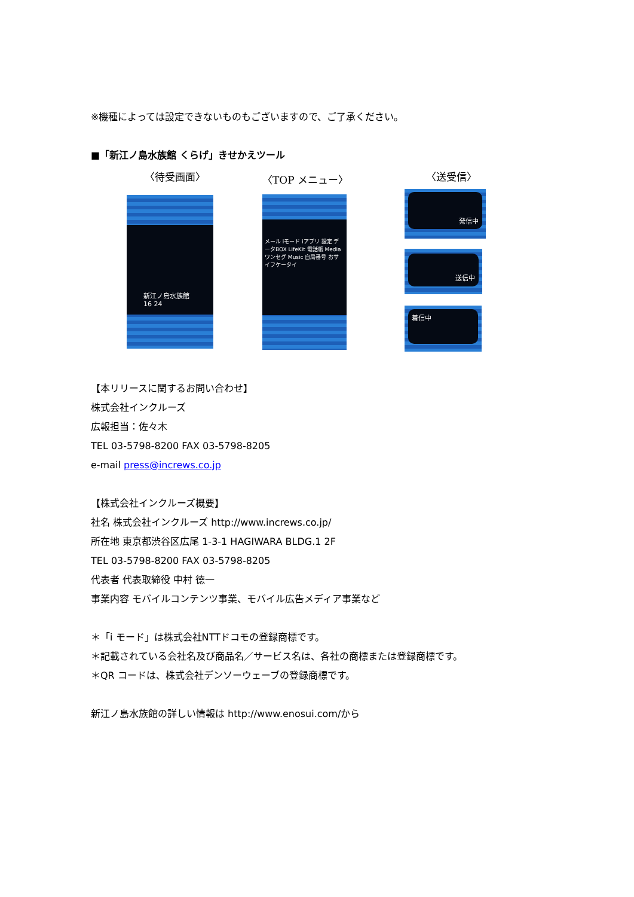※機種によっては設定できないものもございますので、ご了承ください。
■「新江ノ島水族館 くらげ」きせかえツール
〈待受画面〉 〈TOP メニュー〉 〈送受信〉
新江ノ島水族館
16 24
メール iモード iアプリ 設定 データBOX LifeKit 電話帳 Media ワンセグ Music 自局番号 おサイフケータイ
発信中
送信中
着信中
【本リリースに関するお問い合わせ】
株式会社インクルーズ
広報担当：佐々木
TEL 03-5798-8200 FAX 03-5798-8205
e-mail press@increws.co.jp
【株式会社インクルーズ概要】
社名 株式会社インクルーズ http://www.increws.co.jp/
所在地 東京都渋谷区広尾 1-3-1 HAGIWARA BLDG.1 2F
TEL 03-5798-8200 FAX 03-5798-8205
代表者 代表取締役 中村 徳一
事業内容 モバイルコンテンツ事業、モバイル広告メディア事業など
＊「i モード」は株式会社NTTドコモの登録商標です。
＊記載されている会社名及び商品名／サービス名は、各社の商標または登録商標です。
＊QR コードは、株式会社デンソーウェーブの登録商標です。
新江ノ島水族館の詳しい情報は http://www.enosui.com/から